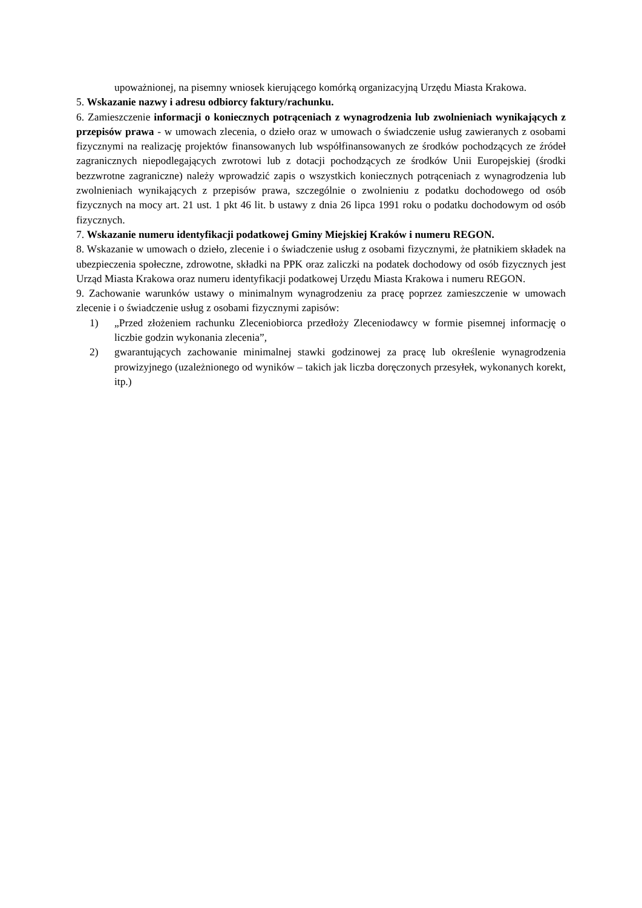upoważnionej, na pisemny wniosek kierującego komórką organizacyjną Urzędu Miasta Krakowa.
5. Wskazanie nazwy i adresu odbiorcy faktury/rachunku.
6. Zamieszczenie informacji o koniecznych potrąceniach z wynagrodzenia lub zwolnieniach wynikających z przepisów prawa - w umowach zlecenia, o dzieło oraz w umowach o świadczenie usług zawieranych z osobami fizycznymi na realizację projektów finansowanych lub współfinansowanych ze środków pochodzących ze źródeł zagranicznych niepodlegających zwrotowi lub z dotacji pochodzących ze środków Unii Europejskiej (środki bezzwrotne zagraniczne) należy wprowadzić zapis o wszystkich koniecznych potrąceniach z wynagrodzenia lub zwolnieniach wynikających z przepisów prawa, szczególnie o zwolnieniu z podatku dochodowego od osób fizycznych na mocy art. 21 ust. 1 pkt 46 lit. b ustawy z dnia 26 lipca 1991 roku o podatku dochodowym od osób fizycznych.
7. Wskazanie numeru identyfikacji podatkowej Gminy Miejskiej Kraków i numeru REGON.
8. Wskazanie w umowach o dzieło, zlecenie i o świadczenie usług z osobami fizycznymi, że płatnikiem składek na ubezpieczenia społeczne, zdrowotne, składki na PPK oraz zaliczki na podatek dochodowy od osób fizycznych jest Urząd Miasta Krakowa oraz numeru identyfikacji podatkowej Urzędu Miasta Krakowa i numeru REGON.
9. Zachowanie warunków ustawy o minimalnym wynagrodzeniu za pracę poprzez zamieszczenie w umowach zlecenie i o świadczenie usług z osobami fizycznymi zapisów:
1) „Przed złożeniem rachunku Zleceniobiorca przedłoży Zleceniodawcy w formie pisemnej informację o liczbie godzin wykonania zlecenia”,
2) gwarantujących zachowanie minimalnej stawki godzinowej za pracę lub określenie wynagrodzenia prowizyjnego (uzależnionego od wyników – takich jak liczba doręczonych przesyłek, wykonanych korekt, itp.)